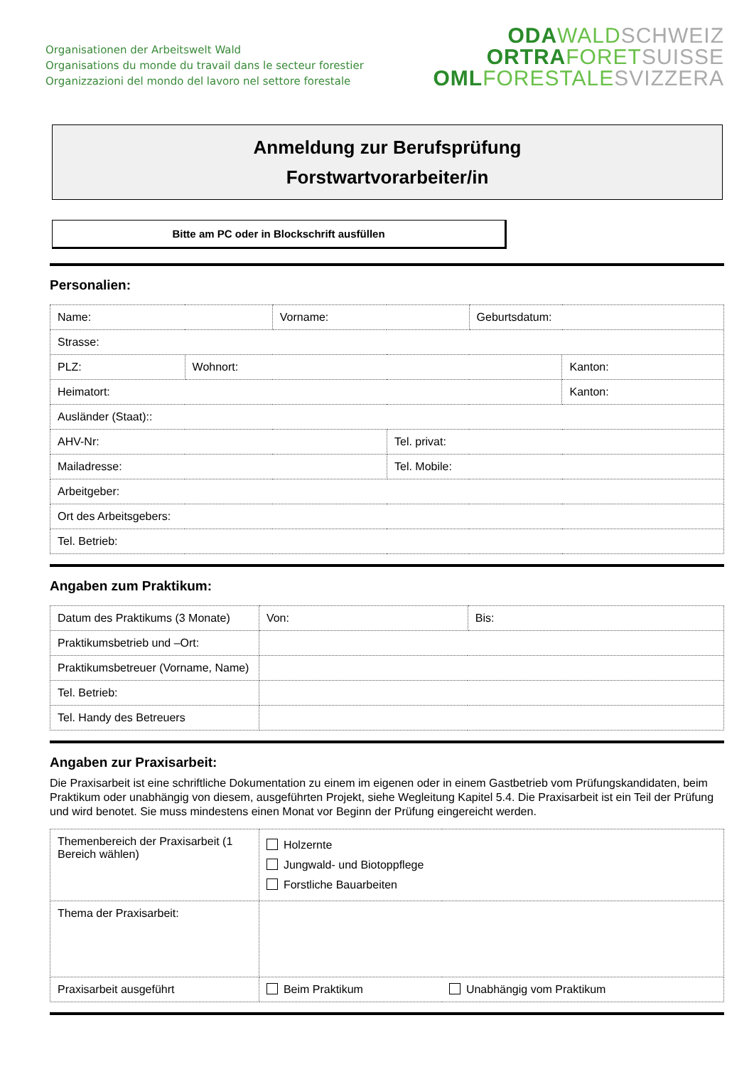Organisationen der Arbeitswelt Wald
Organisations du monde du travail dans le secteur forestier
Organizzazioni del mondo del lavoro nel settore forestale
ODA WALD SCHWEIZ
ORTRA FORET SUISSE
OML FORESTALE SVIZZERA
Anmeldung zur Berufsprüfung
Forstwartvorarbeiter/in
Bitte am PC oder in Blockschrift ausfüllen
Personalien:
| Name: | | Vorname: | | Geburtsdatum: | |
| Strasse: | | | | | |
| PLZ: | Wohnort: | | | | Kanton: |
| Heimatort: | | | | | Kanton: |
| Ausländer (Staat):: | | | | | |
| AHV-Nr: | | | Tel. privat: | | |
| Mailadresse: | | | Tel. Mobile: | | |
| Arbeitgeber: | | | | | |
| Ort des Arbeitsgebers: | | | | | |
| Tel. Betrieb: | | | | | |
Angaben zum Praktikum:
| Datum des Praktikums (3 Monate) | Von: | Bis: |
| Praktikumsbetrieb und –Ort: | | |
| Praktikumsbetreuer (Vorname, Name) | | |
| Tel. Betrieb: | | |
| Tel. Handy des Betreuers | | |
Angaben zur Praxisarbeit:
Die Praxisarbeit ist eine schriftliche Dokumentation zu einem im eigenen oder in einem Gastbetrieb vom Prüfungskandidaten, beim Praktikum oder unabhängig von diesem, ausgeführten Projekt, siehe Wegleitung Kapitel 5.4. Die Praxisarbeit ist ein Teil der Prüfung und wird benotet. Sie muss mindestens einen Monat vor Beginn der Prüfung eingereicht werden.
| Themenbereich der Praxisarbeit (1 Bereich wählen) | Holzernte Jungwald- und Biotoppflege Forstliche Bauarbeiten | |
| Thema der Praxisarbeit: | | |
| Praxisarbeit ausgeführt | Beim Praktikum | Unabhängig vom Praktikum |